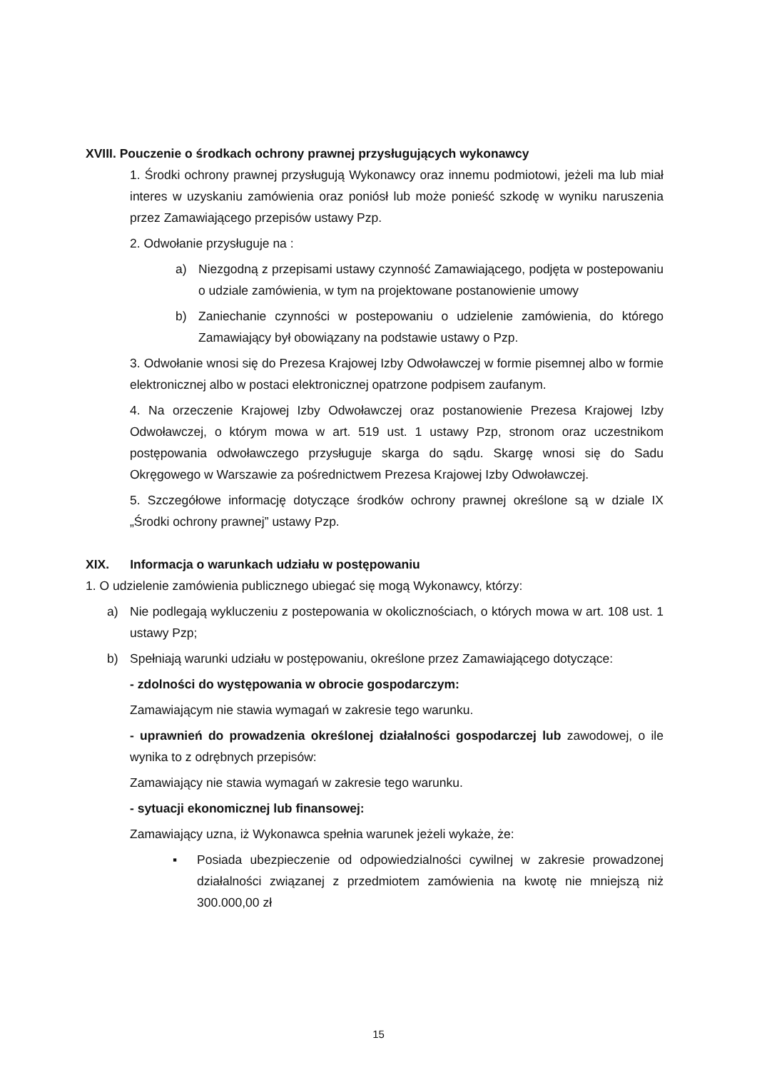XVIII. Pouczenie o środkach ochrony prawnej przysługujących wykonawcy
1. Środki ochrony prawnej przysługują Wykonawcy oraz innemu podmiotowi, jeżeli ma lub miał interes w uzyskaniu zamówienia oraz poniósł lub może ponieść szkodę w wyniku naruszenia przez Zamawiającego przepisów ustawy Pzp.
2. Odwołanie przysługuje na :
a) Niezgodną z przepisami ustawy czynność Zamawiającego, podjęta w postepowaniu o udziale zamówienia, w tym na projektowane postanowienie umowy
b) Zaniechanie czynności w postepowaniu o udzielenie zamówienia, do którego Zamawiający był obowiązany na podstawie ustawy o Pzp.
3. Odwołanie wnosi się do Prezesa Krajowej Izby Odwoławczej w formie pisemnej albo w formie elektronicznej albo w postaci elektronicznej opatrzone podpisem zaufanym.
4. Na orzeczenie Krajowej Izby Odwoławczej oraz postanowienie Prezesa Krajowej Izby Odwoławczej, o którym mowa w art. 519 ust. 1 ustawy Pzp, stronom oraz uczestnikom postępowania odwoławczego przysługuje skarga do sądu. Skargę wnosi się do Sadu Okręgowego w Warszawie za pośrednictwem Prezesa Krajowej Izby Odwoławczej.
5. Szczegółowe informację dotyczące środków ochrony prawnej określone są w dziale IX „Środki ochrony prawnej” ustawy Pzp.
XIX. Informacja o warunkach udziału w postępowaniu
1. O udzielenie zamówienia publicznego ubiegać się mogą Wykonawcy, którzy:
a) Nie podlegają wykluczeniu z postepowania w okolicznościach, o których mowa w art. 108 ust. 1 ustawy Pzp;
b) Spełniają warunki udziału w postępowaniu, określone przez Zamawiającego dotyczące:
- zdolności do występowania w obrocie gospodarczym:
Zamawiającym nie stawia wymagań w zakresie tego warunku.
- uprawnień do prowadzenia określonej działalności gospodarczej lub zawodowej, o ile wynika to z odrębnych przepisów:
Zamawiający nie stawia wymagań w zakresie tego warunku.
- sytuacji ekonomicznej lub finansowej:
Zamawiający uzna, iż Wykonawca spełnia warunek jeżeli wykaże, że:
▪ Posiada ubezpieczenie od odpowiedzialności cywilnej w zakresie prowadzonej działalności związanej z przedmiotem zamówienia na kwotę nie mniejszą niż 300.000,00 zł
15